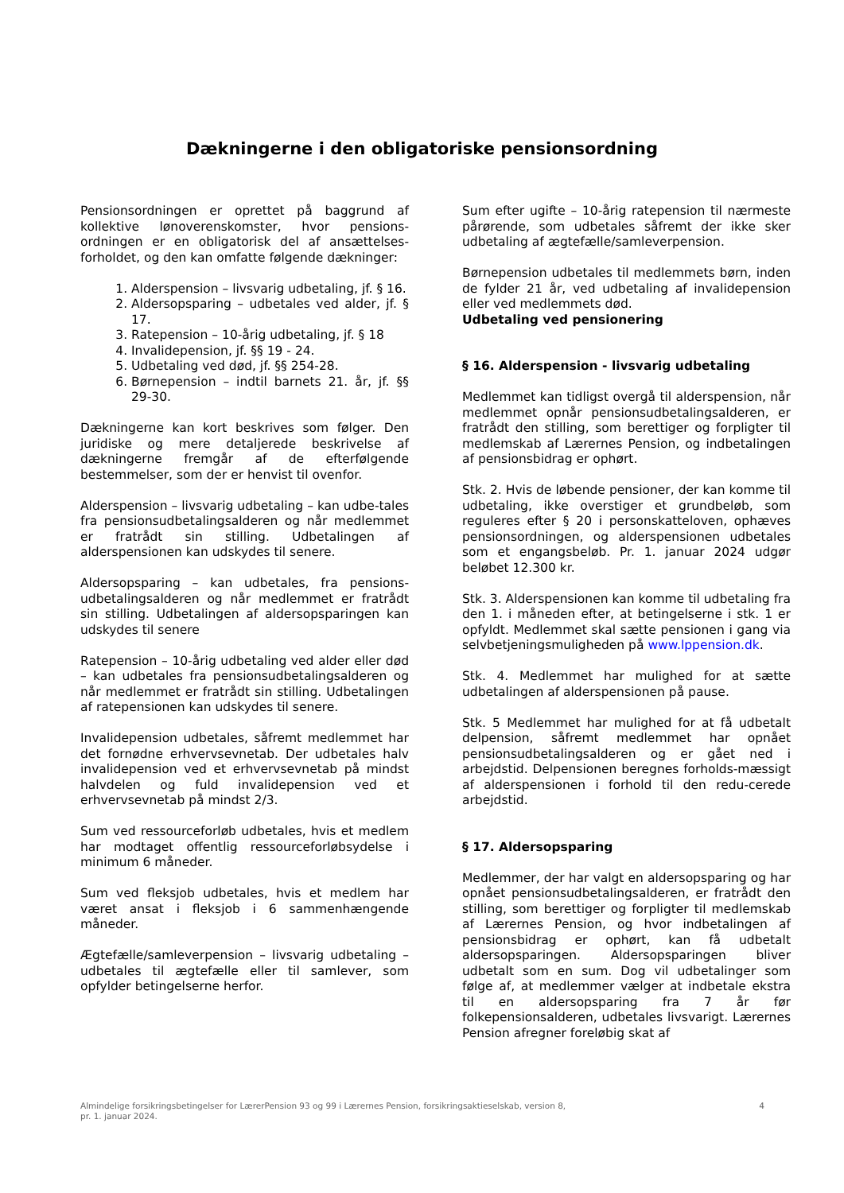Dækningerne i den obligatoriske pensionsordning
Pensionsordningen er oprettet på baggrund af kollektive lønoverenskomster, hvor pensions-ordningen er en obligatorisk del af ansættelses-forholdet, og den kan omfatte følgende dækninger:
1. Alderspension – livsvarig udbetaling, jf. § 16.
2. Aldersopsparing – udbetales ved alder, jf. § 17.
3. Ratepension – 10-årig udbetaling, jf. § 18
4. Invalidepension, jf. §§ 19 - 24.
5. Udbetaling ved død, jf. §§ 254-28.
6. Børnepension – indtil barnets 21. år, jf. §§ 29-30.
Dækningerne kan kort beskrives som følger. Den juridiske og mere detaljerede beskrivelse af dækningerne fremgår af de efterfølgende bestemmelser, som der er henvist til ovenfor.
Alderspension – livsvarig udbetaling – kan udbe-tales fra pensionsudbetalingsalderen og når medlemmet er fratrådt sin stilling. Udbetalingen af alderspensionen kan udskydes til senere.
Aldersopsparing – kan udbetales, fra pensions-udbetalingsalderen og når medlemmet er fratrådt sin stilling. Udbetalingen af aldersopsparingen kan udskydes til senere
Ratepension – 10-årig udbetaling ved alder eller død – kan udbetales fra pensionsudbetalingsalderen og når medlemmet er fratrådt sin stilling. Udbetalingen af ratepensionen kan udskydes til senere.
Invalidepension udbetales, såfremt medlemmet har det fornødne erhvervsevnetab. Der udbetales halv invalidepension ved et erhvervsevnetab på mindst halvdelen og fuld invalidepension ved et erhvervsevnetab på mindst 2/3.
Sum ved ressourceforløb udbetales, hvis et medlem har modtaget offentlig ressourceforløbsydelse i minimum 6 måneder.
Sum ved fleksjob udbetales, hvis et medlem har været ansat i fleksjob i 6 sammenhængende måneder.
Ægtefælle/samleverpension – livsvarig udbetaling – udbetales til ægtefælle eller til samlever, som opfylder betingelserne herfor.
Sum efter ugifte – 10-årig ratepension til nærmeste pårørende, som udbetales såfremt der ikke sker udbetaling af ægtefælle/samleverpension.
Børnepension udbetales til medlemmets børn, inden de fylder 21 år, ved udbetaling af invalidepension eller ved medlemmets død.
Udbetaling ved pensionering
§ 16. Alderspension - livsvarig udbetaling
Medlemmet kan tidligst overgå til alderspension, når medlemmet opnår pensionsudbetalingsalderen, er fratrådt den stilling, som berettiger og forpligter til medlemskab af Lærernes Pension, og indbetalingen af pensionsbidrag er ophørt.
Stk. 2. Hvis de løbende pensioner, der kan komme til udbetaling, ikke overstiger et grundbeløb, som reguleres efter § 20 i personskatteloven, ophæves pensionsordningen, og alderspensionen udbetales som et engangsbeløb. Pr. 1. januar 2024 udgør beløbet 12.300 kr.
Stk. 3. Alderspensionen kan komme til udbetaling fra den 1. i måneden efter, at betingelserne i stk. 1 er opfyldt. Medlemmet skal sætte pensionen i gang via selvbetjeningsmuligheden på www.lppension.dk.
Stk. 4. Medlemmet har mulighed for at sætte udbetalingen af alderspensionen på pause.
Stk. 5 Medlemmet har mulighed for at få udbetalt delpension, såfremt medlemmet har opnået pensionsudbetalingsalderen og er gået ned i arbejdstid. Delpensionen beregnes forholds-mæssigt af alderspensionen i forhold til den redu-cerede arbejdstid.
§ 17. Aldersopsparing
Medlemmer, der har valgt en aldersopsparing og har opnået pensionsudbetalingsalderen, er fratrådt den stilling, som berettiger og forpligter til medlemskab af Lærernes Pension, og hvor indbetalingen af pensionsbidrag er ophørt, kan få udbetalt aldersopsparingen. Aldersopsparingen bliver udbetalt som en sum. Dog vil udbetalinger som følge af, at medlemmer vælger at indbetale ekstra til en aldersopsparing fra 7 år før folkepensionsalderen, udbetales livsvarigt. Lærernes Pension afregner foreløbig skat af
Almindelige forsikringsbetingelser for LærerPension 93 og 99 i Lærernes Pension, forsikringsaktieselskab, version 8,
pr. 1. januar 2024. 4